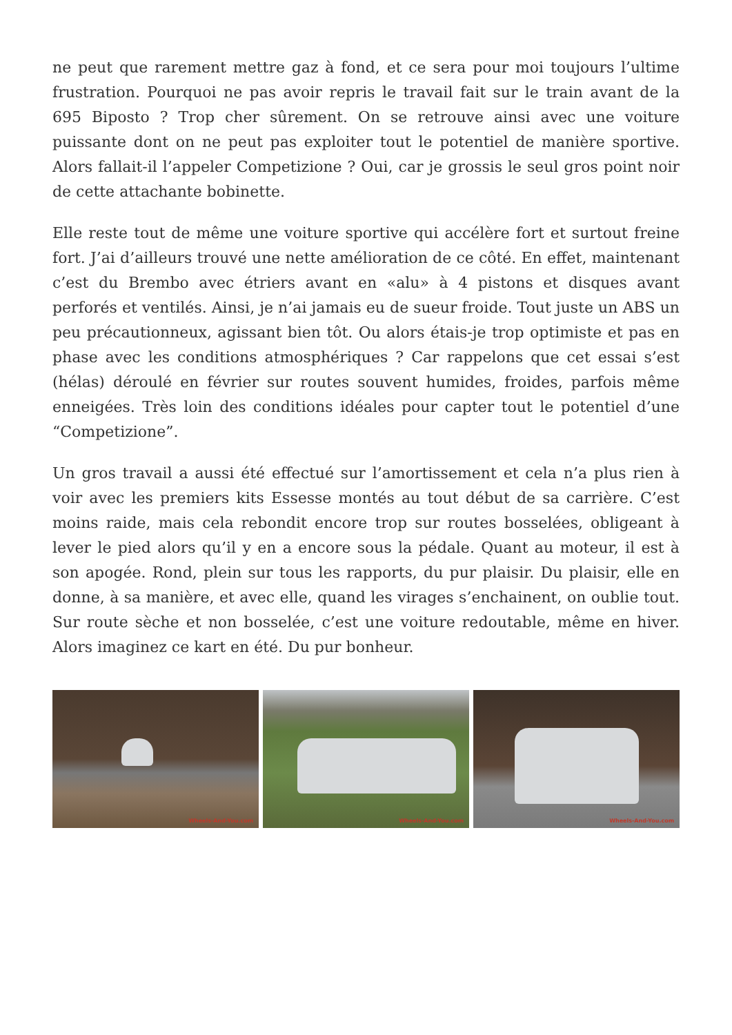ne peut que rarement mettre gaz à fond, et ce sera pour moi toujours l’ultime frustration. Pourquoi ne pas avoir repris le travail fait sur le train avant de la 695 Biposto ? Trop cher sûrement. On se retrouve ainsi avec une voiture puissante dont on ne peut pas exploiter tout le potentiel de manière sportive. Alors fallait-il l’appeler Competizione ? Oui, car je grossis le seul gros point noir de cette attachante bobinette.
Elle reste tout de même une voiture sportive qui accélère fort et surtout freine fort. J’ai d’ailleurs trouvé une nette amélioration de ce côté. En effet, maintenant c’est du Brembo avec étriers avant en «alu» à 4 pistons et disques avant perforés et ventilés. Ainsi, je n’ai jamais eu de sueur froide. Tout juste un ABS un peu précautionneux, agissant bien tôt. Ou alors étais-je trop optimiste et pas en phase avec les conditions atmosphériques ? Car rappelons que cet essai s’est (hélas) déroulé en février sur routes souvent humides, froides, parfois même enneigées. Très loin des conditions idéales pour capter tout le potentiel d’une “Competizione”.
Un gros travail a aussi été effectué sur l’amortissement et cela n’a plus rien à voir avec les premiers kits Essesse montés au tout début de sa carrière. C’est moins raide, mais cela rebondit encore trop sur routes bosselées, obligeant à lever le pied alors qu’il y en a encore sous la pédale. Quant au moteur, il est à son apogée. Rond, plein sur tous les rapports, du pur plaisir. Du plaisir, elle en donne, à sa manière, et avec elle, quand les virages s’enchainent, on oublie tout. Sur route sèche et non bosselée, c’est une voiture redoutable, même en hiver. Alors imaginez ce kart en été. Du pur bonheur.
Wheels-And-You.com
Wheels-And-You.com
Wheels-And-You.com